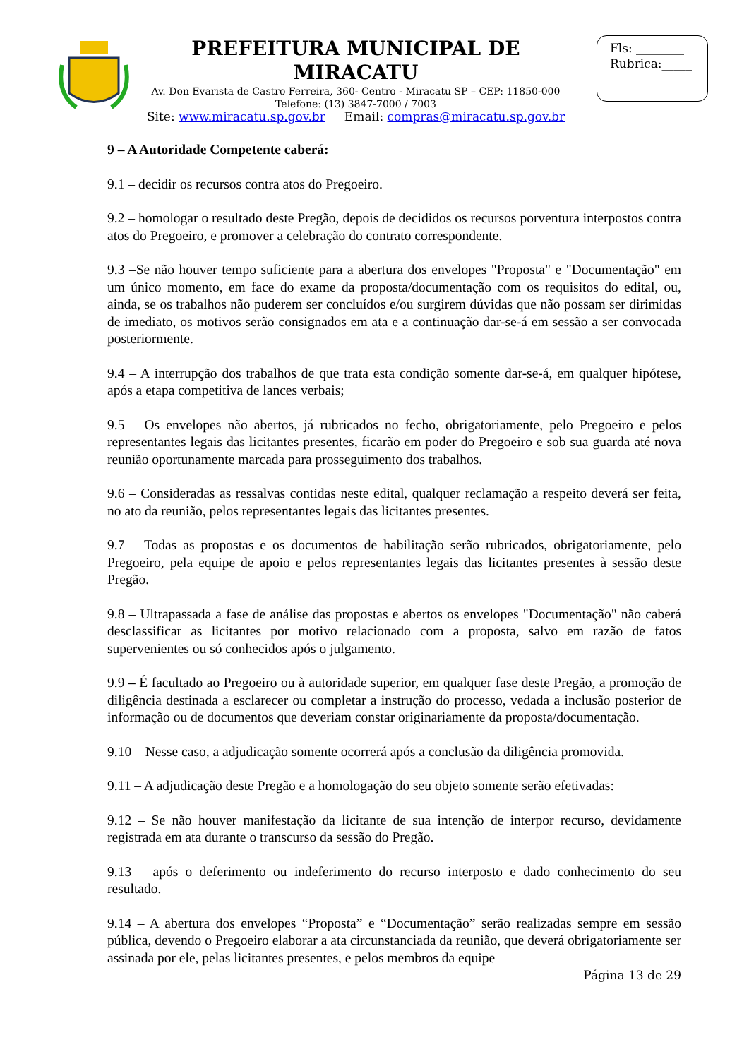PREFEITURA MUNICIPAL DE MIRACATU
Av. Don Evarista de Castro Ferreira, 360- Centro - Miracatu SP – CEP: 11850-000
Telefone: (13) 3847-7000 / 7003
Site: www.miracatu.sp.gov.br Email: compras@miracatu.sp.gov.br
Fls: ________
Rubrica:_____
9 – A Autoridade Competente caberá:
9.1 – decidir os recursos contra atos do Pregoeiro.
9.2 – homologar o resultado deste Pregão, depois de decididos os recursos porventura interpostos contra atos do Pregoeiro, e promover a celebração do contrato correspondente.
9.3 –Se não houver tempo suficiente para a abertura dos envelopes "Proposta" e "Documentação" em um único momento, em face do exame da proposta/documentação com os requisitos do edital, ou, ainda, se os trabalhos não puderem ser concluídos e/ou surgirem dúvidas que não possam ser dirimidas de imediato, os motivos serão consignados em ata e a continuação dar-se-á em sessão a ser convocada posteriormente.
9.4 – A interrupção dos trabalhos de que trata esta condição somente dar-se-á, em qualquer hipótese, após a etapa competitiva de lances verbais;
9.5 – Os envelopes não abertos, já rubricados no fecho, obrigatoriamente, pelo Pregoeiro e pelos representantes legais das licitantes presentes, ficarão em poder do Pregoeiro e sob sua guarda até nova reunião oportunamente marcada para prosseguimento dos trabalhos.
9.6 – Consideradas as ressalvas contidas neste edital, qualquer reclamação a respeito deverá ser feita, no ato da reunião, pelos representantes legais das licitantes presentes.
9.7 – Todas as propostas e os documentos de habilitação serão rubricados, obrigatoriamente, pelo Pregoeiro, pela equipe de apoio e pelos representantes legais das licitantes presentes à sessão deste Pregão.
9.8 – Ultrapassada a fase de análise das propostas e abertos os envelopes "Documentação" não caberá desclassificar as licitantes por motivo relacionado com a proposta, salvo em razão de fatos supervenientes ou só conhecidos após o julgamento.
9.9 – É facultado ao Pregoeiro ou à autoridade superior, em qualquer fase deste Pregão, a promoção de diligência destinada a esclarecer ou completar a instrução do processo, vedada a inclusão posterior de informação ou de documentos que deveriam constar originariamente da proposta/documentação.
9.10 – Nesse caso, a adjudicação somente ocorrerá após a conclusão da diligência promovida.
9.11 – A adjudicação deste Pregão e a homologação do seu objeto somente serão efetivadas:
9.12 – Se não houver manifestação da licitante de sua intenção de interpor recurso, devidamente registrada em ata durante o transcurso da sessão do Pregão.
9.13 – após o deferimento ou indeferimento do recurso interposto e dado conhecimento do seu resultado.
9.14 – A abertura dos envelopes “Proposta” e “Documentação” serão realizadas sempre em sessão pública, devendo o Pregoeiro elaborar a ata circunstanciada da reunião, que deverá obrigatoriamente ser assinada por ele, pelas licitantes presentes, e pelos membros da equipe
Página 13 de 29